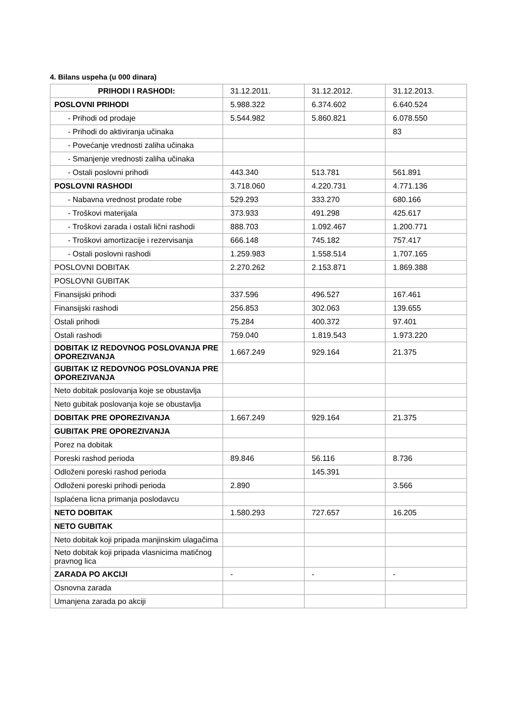4. Bilans uspeha (u 000 dinara)
| PRIHODI I RASHODI: | 31.12.2011. | 31.12.2012. | 31.12.2013. |
| POSLOVNI PRIHODI | 5.988.322 | 6.374.602 | 6.640.524 |
| - Prihodi od prodaje | 5.544.982 | 5.860.821 | 6.078.550 |
| - Prihodi do aktiviranja učinaka | | | 83 |
| - Povećanje vrednosti zaliha učinaka | | | |
| - Smanjenje vrednosti zaliha učinaka | | | |
| - Ostali poslovni prihodi | 443.340 | 513.781 | 561.891 |
| POSLOVNI RASHODI | 3.718.060 | 4.220.731 | 4.771.136 |
| - Nabavna vrednost prodate robe | 529.293 | 333.270 | 680.166 |
| - Troškovi materijala | 373.933 | 491.298 | 425.617 |
| - Troškovi zarada i ostali lični rashodi | 888.703 | 1.092.467 | 1.200.771 |
| - Troškovi amortizacije i rezervisanja | 666.148 | 745.182 | 757.417 |
| - Ostali poslovni rashodi | 1.259.983 | 1.558.514 | 1.707.165 |
| POSLOVNI DOBITAK | 2.270.262 | 2.153.871 | 1.869.388 |
| POSLOVNI GUBITAK | | | |
| Finansijski prihodi | 337.596 | 496.527 | 167.461 |
| Finansijski rashodi | 256.853 | 302.063 | 139.655 |
| Ostali prihodi | 75.284 | 400.372 | 97.401 |
| Ostali rashodi | 759.040 | 1.819.543 | 1.973.220 |
| DOBITAK IZ REDOVNOG POSLOVANJA PRE OPOREZIVANJA | 1.667.249 | 929.164 | 21.375 |
| GUBITAK IZ REDOVNOG POSLOVANJA PRE OPOREZIVANJA | | | |
| Neto dobitak poslovanja koje se obustavlja | | | |
| Neto gubitak poslovanja koje se obustavlja | | | |
| DOBITAK PRE OPOREZIVANJA | 1.667.249 | 929.164 | 21.375 |
| GUBITAK PRE OPOREZIVANJA | | | |
| Porez na dobitak | | | |
| Poreski rashod perioda | 89.846 | 56.116 | 8.736 |
| Odloženi poreski rashod perioda | | 145.391 | |
| Odloženi poreski prihodi perioda | 2.890 | | 3.566 |
| Isplaćena licna primanja poslodavcu | | | |
| NETO DOBITAK | 1.580.293 | 727.657 | 16.205 |
| NETO GUBITAK | | | |
| Neto dobitak koji pripada manjinskim ulagačima | | | |
| Neto dobitak koji pripada vlasnicima matičnog pravnog lica | | | |
| ZARADA PO AKCIJI | - | - | - |
| Osnovna zarada | | | |
| Umanjena zarada po akciji | | | |